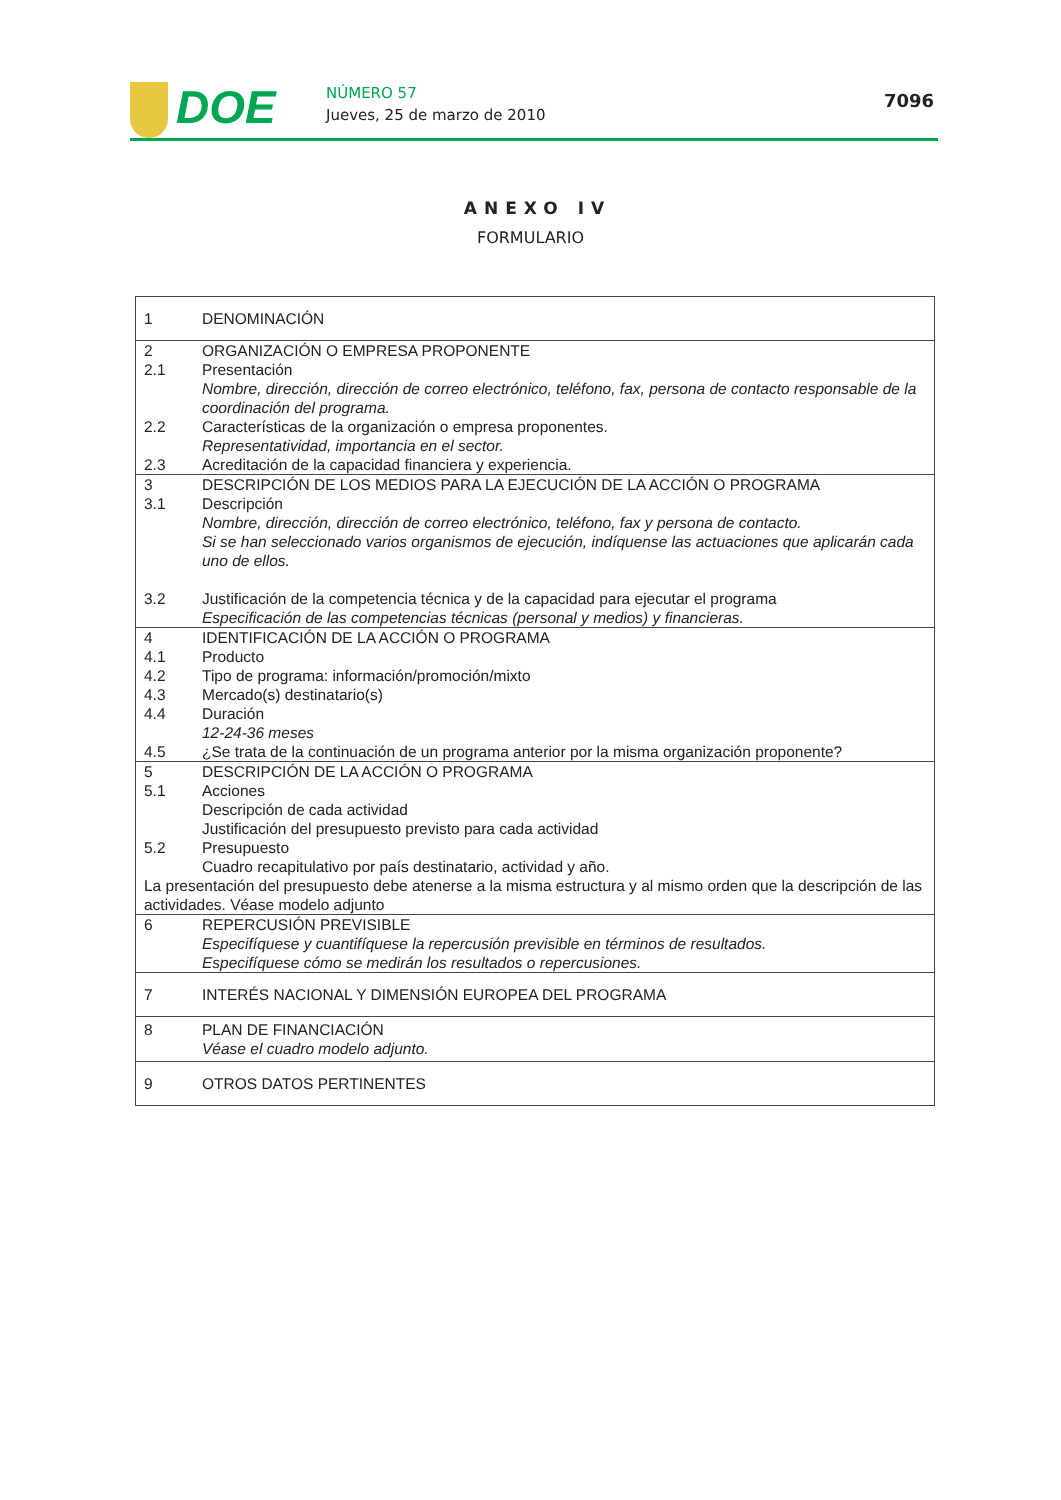DOE
NÚMERO 57
Jueves, 25 de marzo de 2010
7096
ANEXO IV
FORMULARIO
| 1 | DENOMINACIÓN |
| 2 | ORGANIZACIÓN O EMPRESA PROPONENTE |
| 2.1 | Presentación Nombre, dirección, dirección de correo electrónico, teléfono, fax, persona de contacto responsable de la coordinación del programa. |
| 2.2 | Características de la organización o empresa proponentes. Representatividad, importancia en el sector. |
| 2.3 | Acreditación de la capacidad financiera y experiencia. |
| 3 | DESCRIPCIÓN DE LOS MEDIOS PARA LA EJECUCIÓN DE LA ACCIÓN O PROGRAMA |
| 3.1 | Descripción Nombre, dirección, dirección de correo electrónico, teléfono, fax y persona de contacto. Si se han seleccionado varios organismos de ejecución, indíquense las actuaciones que aplicarán cada uno de ellos. |
| 3.2 | Justificación de la competencia técnica y de la capacidad para ejecutar el programa Especificación de las competencias técnicas (personal y medios) y financieras. |
| 4 | IDENTIFICACIÓN DE LA ACCIÓN O PROGRAMA |
| 4.1 | Producto |
| 4.2 | Tipo de programa: información/promoción/mixto |
| 4.3 | Mercado(s) destinatario(s) |
| 4.4 | Duración 12-24-36 meses |
| 4.5 | ¿Se trata de la continuación de un programa anterior por la misma organización proponente? |
| 5 | DESCRIPCIÓN DE LA ACCIÓN O PROGRAMA |
| 5.1 | Acciones Descripción de cada actividad Justificación del presupuesto previsto para cada actividad |
| 5.2 | Presupuesto Cuadro recapitulativo por país destinatario, actividad y año. |
| La presentación del presupuesto debe atenerse a la misma estructura y al mismo orden que la descripción de las actividades. Véase modelo adjunto | |
| 6 | REPERCUSIÓN PREVISIBLE Especifíquese y cuantifíquese la repercusión previsible en términos de resultados. Especifíquese cómo se medirán los resultados o repercusiones. |
| 7 | INTERÉS NACIONAL Y DIMENSIÓN EUROPEA DEL PROGRAMA |
| 8 | PLAN DE FINANCIACIÓN Véase el cuadro modelo adjunto. |
| 9 | OTROS DATOS PERTINENTES |